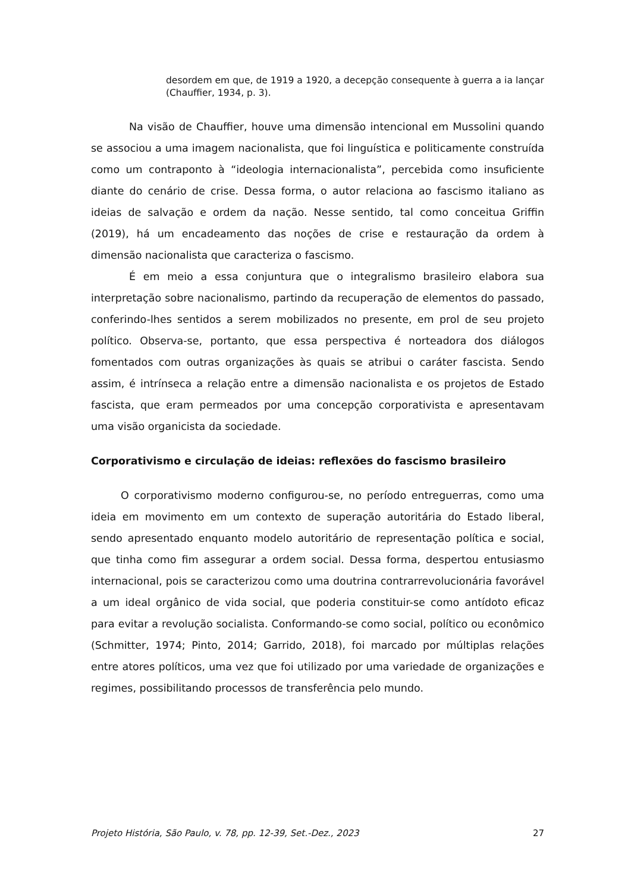desordem em que, de 1919 a 1920, a decepção consequente à guerra a ia lançar (Chauffier, 1934, p. 3).
Na visão de Chauffier, houve uma dimensão intencional em Mussolini quando se associou a uma imagem nacionalista, que foi linguística e politicamente construída como um contraponto à “ideologia internacionalista”, percebida como insuficiente diante do cenário de crise. Dessa forma, o autor relaciona ao fascismo italiano as ideias de salvação e ordem da nação. Nesse sentido, tal como conceitua Griffin (2019), há um encadeamento das noções de crise e restauração da ordem à dimensão nacionalista que caracteriza o fascismo.
É em meio a essa conjuntura que o integralismo brasileiro elabora sua interpretação sobre nacionalismo, partindo da recuperação de elementos do passado, conferindo-lhes sentidos a serem mobilizados no presente, em prol de seu projeto político. Observa-se, portanto, que essa perspectiva é norteadora dos diálogos fomentados com outras organizações às quais se atribui o caráter fascista. Sendo assim, é intrínseca a relação entre a dimensão nacionalista e os projetos de Estado fascista, que eram permeados por uma concepção corporativista e apresentavam uma visão organicista da sociedade.
Corporativismo e circulação de ideias: reflexões do fascismo brasileiro
O corporativismo moderno configurou-se, no período entreguerras, como uma ideia em movimento em um contexto de superação autoritária do Estado liberal, sendo apresentado enquanto modelo autoritário de representação política e social, que tinha como fim assegurar a ordem social. Dessa forma, despertou entusiasmo internacional, pois se caracterizou como uma doutrina contrarrevolucionária favorável a um ideal orgânico de vida social, que poderia constituir-se como antídoto eficaz para evitar a revolução socialista. Conformando-se como social, político ou econômico (Schmitter, 1974; Pinto, 2014; Garrido, 2018), foi marcado por múltiplas relações entre atores políticos, uma vez que foi utilizado por uma variedade de organizações e regimes, possibilitando processos de transferência pelo mundo.
Projeto História, São Paulo, v. 78, pp. 12-39, Set.-Dez., 2023 27